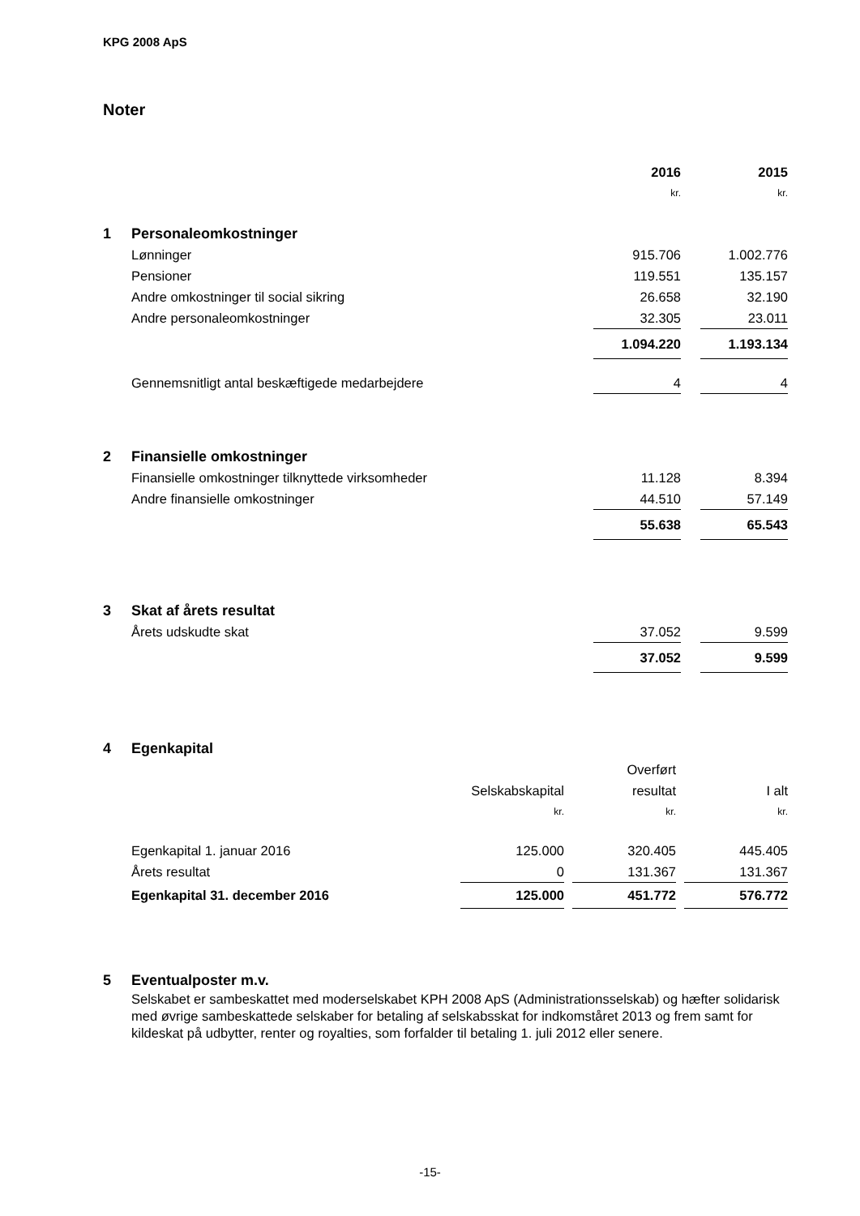KPG 2008 ApS
Noter
| | | 2016 | | 2015 |
| | | kr. | | kr. |
| 1 | Personaleomkostninger | | | |
| | Lønninger | 915.706 | | 1.002.776 |
| | Pensioner | 119.551 | | 135.157 |
| | Andre omkostninger til social sikring | 26.658 | | 32.190 |
| | Andre personaleomkostninger | 32.305 | | 23.011 |
| | | 1.094.220 | | 1.193.134 |
| | Gennemsnitligt antal beskæftigede medarbejdere | 4 | | 4 |
| 2 | Finansielle omkostninger | | | |
| | Finansielle omkostninger tilknyttede virksomheder | 11.128 | | 8.394 |
| | Andre finansielle omkostninger | 44.510 | | 57.149 |
| | | 55.638 | | 65.543 |
| 3 | Skat af årets resultat | | | |
| | Årets udskudte skat | 37.052 | | 9.599 |
| | | 37.052 | | 9.599 |
| 4 | Egenkapital | | | | | |
| | | | | Overført | | |
| | | Selskabskapital | | resultat | | I alt |
| | | kr. | | kr. | | kr. |
| | Egenkapital 1. januar 2016 | 125.000 | | 320.405 | | 445.405 |
| | Årets resultat | 0 | | 131.367 | | 131.367 |
| | Egenkapital 31. december 2016 | 125.000 | | 451.772 | | 576.772 |
| 5 | Eventualposter m.v. |
Selskabet er sambeskattet med moderselskabet KPH 2008 ApS (Administrationsselskab) og hæfter solidarisk med øvrige sambeskattede selskaber for betaling af selskabsskat for indkomståret 2013 og frem samt for kildeskat på udbytter, renter og royalties, som forfalder til betaling 1. juli 2012 eller senere.
-15-